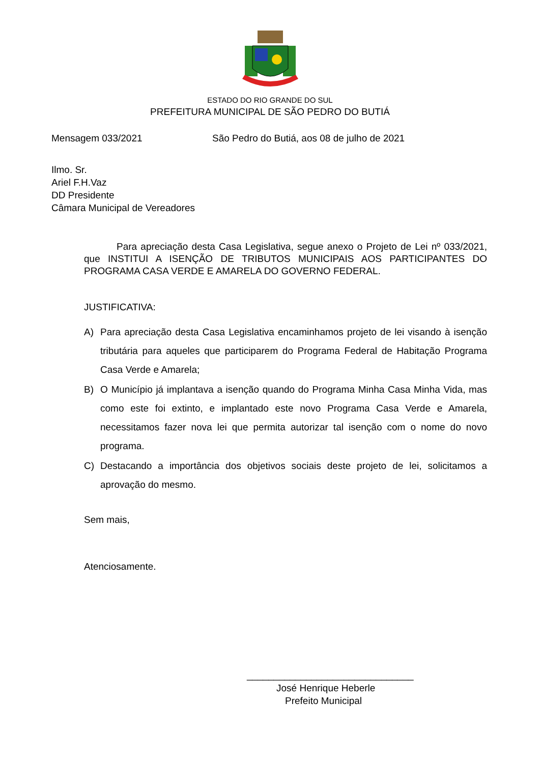ESTADO DO RIO GRANDE DO SUL
PREFEITURA MUNICIPAL DE SÃO PEDRO DO BUTIÁ
Mensagem 033/2021 São Pedro do Butiá, aos 08 de julho de 2021
Ilmo. Sr.
Ariel F.H.Vaz
DD Presidente
Câmara Municipal de Vereadores
Para apreciação desta Casa Legislativa, segue anexo o Projeto de Lei nº 033/2021, que INSTITUI A ISENÇÃO DE TRIBUTOS MUNICIPAIS AOS PARTICIPANTES DO PROGRAMA CASA VERDE E AMARELA DO GOVERNO FEDERAL.
JUSTIFICATIVA:
A) Para apreciação desta Casa Legislativa encaminhamos projeto de lei visando à isenção tributária para aqueles que participarem do Programa Federal de Habitação Programa Casa Verde e Amarela;
B) O Município já implantava a isenção quando do Programa Minha Casa Minha Vida, mas como este foi extinto, e implantado este novo Programa Casa Verde e Amarela, necessitamos fazer nova lei que permita autorizar tal isenção com o nome do novo programa.
C) Destacando a importância dos objetivos sociais deste projeto de lei, solicitamos a aprovação do mesmo.
Sem mais,
Atenciosamente.
_______________________________
José Henrique Heberle
Prefeito Municipal